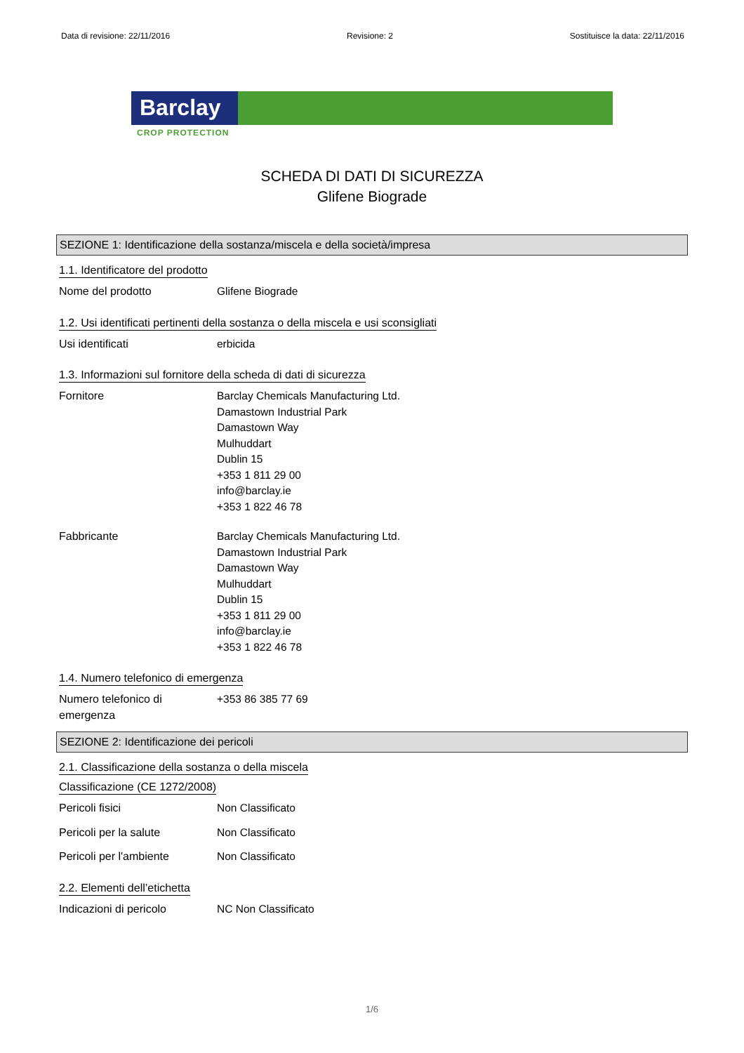Data di revisione: 22/11/2016 Revisione: 2 Sostituisce la data: 22/11/2016
Barclay
CROP PROTECTION
SCHEDA DI DATI DI SICUREZZA
Glifene Biograde
SEZIONE 1: Identificazione della sostanza/miscela e della società/impresa
1.1. Identificatore del prodotto
Nome del prodotto Glifene Biograde
1.2. Usi identificati pertinenti della sostanza o della miscela e usi sconsigliati
Usi identificati erbicida
1.3. Informazioni sul fornitore della scheda di dati di sicurezza
Fornitore Barclay Chemicals Manufacturing Ltd.
Damastown Industrial Park
Damastown Way
Mulhuddart
Dublin 15
+353 1 811 29 00
info@barclay.ie
+353 1 822 46 78
Fabbricante Barclay Chemicals Manufacturing Ltd.
Damastown Industrial Park
Damastown Way
Mulhuddart
Dublin 15
+353 1 811 29 00
info@barclay.ie
+353 1 822 46 78
1.4. Numero telefonico di emergenza
Numero telefonico di
emergenza
+353 86 385 77 69
SEZIONE 2: Identificazione dei pericoli
2.1. Classificazione della sostanza o della miscela
Classificazione (CE 1272/2008)
Pericoli fisici Non Classificato
Pericoli per la salute Non Classificato
Pericoli per l'ambiente Non Classificato
2.2. Elementi dell’etichetta
Indicazioni di pericolo NC Non Classificato
1/6